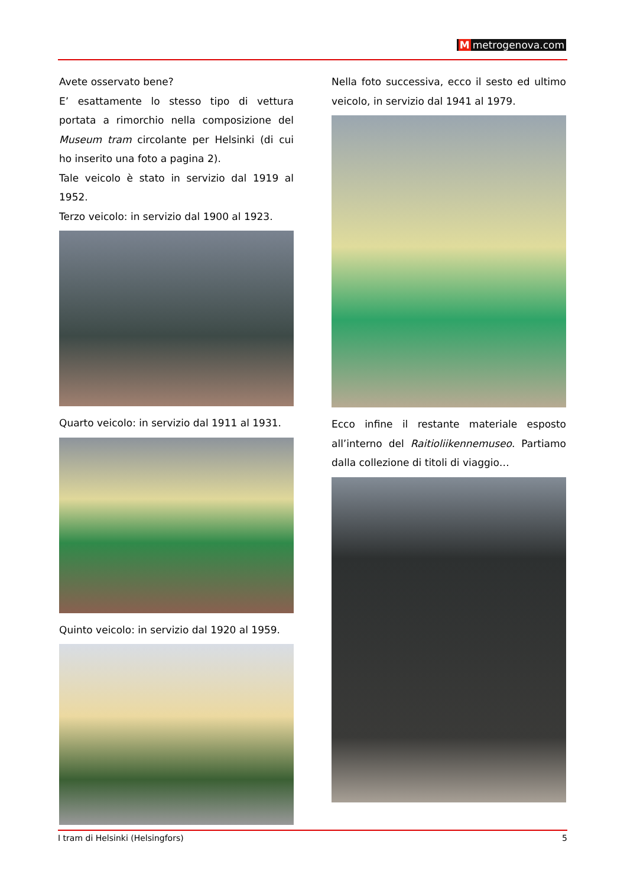Mmetrogenova.com
Avete osservato bene?
E’ esattamente lo stesso tipo di vettura portata a rimorchio nella composizione del Museum tram circolante per Helsinki (di cui ho inserito una foto a pagina 2).
Tale veicolo è stato in servizio dal 1919 al 1952.
Terzo veicolo: in servizio dal 1900 al 1923.
Quarto veicolo: in servizio dal 1911 al 1931.
Quinto veicolo: in servizio dal 1920 al 1959.
Nella foto successiva, ecco il sesto ed ultimo veicolo, in servizio dal 1941 al 1979.
Ecco infine il restante materiale esposto all’interno del Raitioliikennemuseo. Partiamo dalla collezione di titoli di viaggio…
I tram di Helsinki (Helsingfors) 5